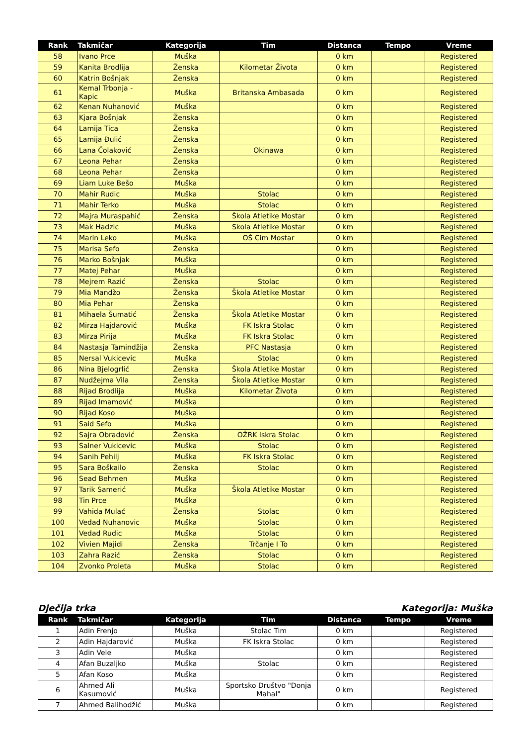| Rank | Takmičar | Kategorija | Tim | Distanca | Tempo | Vreme |
| --- | --- | --- | --- | --- | --- | --- |
| 58 | Ivano Prce | Muška | | 0 km | | Registered |
| 59 | Kanita Brodlija | Ženska | Kilometar Života | 0 km | | Registered |
| 60 | Katrin Bošnjak | Ženska | | 0 km | | Registered |
| 61 | Kemal Trbonja - Kapic | Muška | Britanska Ambasada | 0 km | | Registered |
| 62 | Kenan Nuhanović | Muška | | 0 km | | Registered |
| 63 | Kjara Bošnjak | Ženska | | 0 km | | Registered |
| 64 | Lamija Tica | Ženska | | 0 km | | Registered |
| 65 | Lamija Đulić | Ženska | | 0 km | | Registered |
| 66 | Lana Čolaković | Ženska | Okinawa | 0 km | | Registered |
| 67 | Leona Pehar | Ženska | | 0 km | | Registered |
| 68 | Leona Pehar | Ženska | | 0 km | | Registered |
| 69 | Liam Luke Bešo | Muška | | 0 km | | Registered |
| 70 | Mahir Rudic | Muška | Stolac | 0 km | | Registered |
| 71 | Mahir Terko | Muška | Stolac | 0 km | | Registered |
| 72 | Majra Muraspahić | Ženska | Škola Atletike Mostar | 0 km | | Registered |
| 73 | Mak Hadzic | Muška | Skola Atletike Mostar | 0 km | | Registered |
| 74 | Marin Leko | Muška | OŠ Cim Mostar | 0 km | | Registered |
| 75 | Marisa Sefo | Ženska | | 0 km | | Registered |
| 76 | Marko Bošnjak | Muška | | 0 km | | Registered |
| 77 | Matej Pehar | Muška | | 0 km | | Registered |
| 78 | Mejrem Razić | Ženska | Stolac | 0 km | | Registered |
| 79 | Mia Mandžo | Ženska | Škola Atletike Mostar | 0 km | | Registered |
| 80 | Mia Pehar | Ženska | | 0 km | | Registered |
| 81 | Mihaela Šumatić | Ženska | Škola Atletike Mostar | 0 km | | Registered |
| 82 | Mirza Hajdarović | Muška | FK Iskra Stolac | 0 km | | Registered |
| 83 | Mirza Pirija | Muška | FK Iskra Stolac | 0 km | | Registered |
| 84 | Nastasja Tamindžija | Ženska | PFC Nastasja | 0 km | | Registered |
| 85 | Nersal Vukicevic | Muška | Stolac | 0 km | | Registered |
| 86 | Nina Bjelogrlić | Ženska | Škola Atletike Mostar | 0 km | | Registered |
| 87 | Nudžejma Vila | Ženska | Škola Atletike Mostar | 0 km | | Registered |
| 88 | Rijad Brodlija | Muška | Kilometar Života | 0 km | | Registered |
| 89 | Rijad Imamović | Muška | | 0 km | | Registered |
| 90 | Rijad Koso | Muška | | 0 km | | Registered |
| 91 | Said Sefo | Muška | | 0 km | | Registered |
| 92 | Sajra Obradović | Ženska | OŽRK Iskra Stolac | 0 km | | Registered |
| 93 | Salner Vukicevic | Muška | Stolac | 0 km | | Registered |
| 94 | Sanih Pehilj | Muška | FK Iskra Stolac | 0 km | | Registered |
| 95 | Sara Boškailo | Ženska | Stolac | 0 km | | Registered |
| 96 | Sead Behmen | Muška | | 0 km | | Registered |
| 97 | Tarik Samerić | Muška | Škola Atletike Mostar | 0 km | | Registered |
| 98 | Tin Prce | Muška | | 0 km | | Registered |
| 99 | Vahida Mulać | Ženska | Stolac | 0 km | | Registered |
| 100 | Vedad Nuhanovic | Muška | Stolac | 0 km | | Registered |
| 101 | Vedad Rudic | Muška | Stolac | 0 km | | Registered |
| 102 | Vivien Majidi | Ženska | Trčanje I To | 0 km | | Registered |
| 103 | Zahra Razić | Ženska | Stolac | 0 km | | Registered |
| 104 | Zvonko Proleta | Muška | Stolac | 0 km | | Registered |
Dječija trka Kategorija: Muška
| Rank | Takmičar | Kategorija | Tim | Distanca | Tempo | Vreme |
| --- | --- | --- | --- | --- | --- | --- |
| 1 | Adin Frenjo | Muška | Stolac Tim | 0 km | | Registered |
| 2 | Adin Hajdarović | Muška | FK Iskra Stolac | 0 km | | Registered |
| 3 | Adin Vele | Muška | | 0 km | | Registered |
| 4 | Afan Buzaljko | Muška | Stolac | 0 km | | Registered |
| 5 | Afan Koso | Muška | | 0 km | | Registered |
| 6 | Ahmed Ali Kasumović | Muška | Sportsko Društvo "Donja Mahal" | 0 km | | Registered |
| 7 | Ahmed Balihodžić | Muška | | 0 km | | Registered |